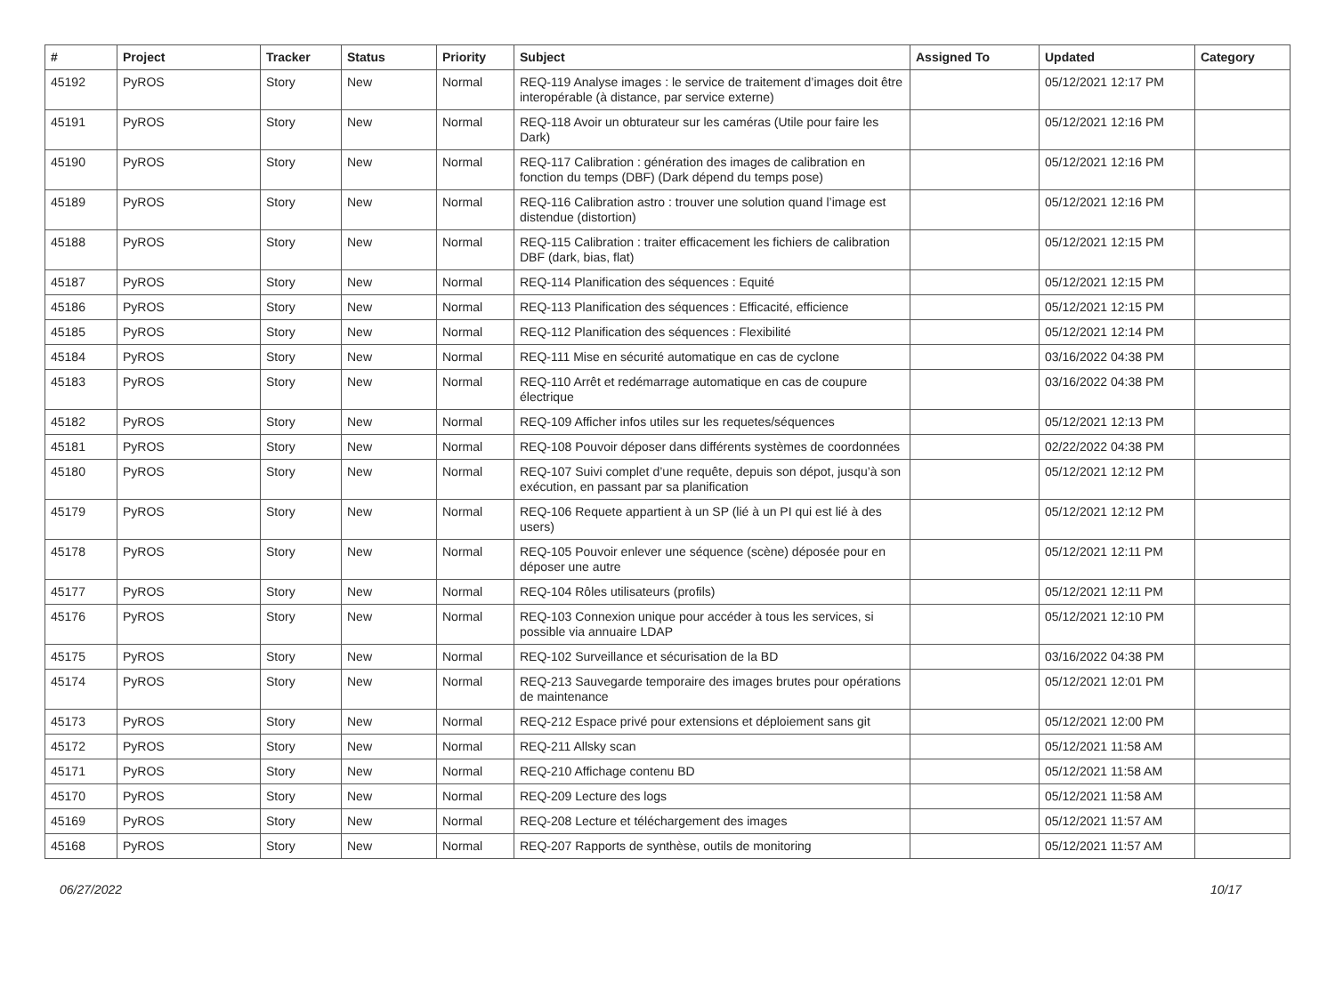| # | Project | Tracker | Status | Priority | Subject | Assigned To | Updated | Category |
| --- | --- | --- | --- | --- | --- | --- | --- | --- |
| 45192 | PyROS | Story | New | Normal | REQ-119 Analyse images : le service de traitement d’images doit être interopérable (à distance, par service externe) | | 05/12/2021 12:17 PM | |
| 45191 | PyROS | Story | New | Normal | REQ-118 Avoir un obturateur sur les caméras (Utile pour faire les Dark) | | 05/12/2021 12:16 PM | |
| 45190 | PyROS | Story | New | Normal | REQ-117 Calibration : génération des images de calibration en fonction du temps (DBF) (Dark dépend du temps pose) | | 05/12/2021 12:16 PM | |
| 45189 | PyROS | Story | New | Normal | REQ-116 Calibration astro : trouver une solution quand l’image est distendue (distortion) | | 05/12/2021 12:16 PM | |
| 45188 | PyROS | Story | New | Normal | REQ-115 Calibration : traiter efficacement les fichiers de calibration DBF (dark, bias, flat) | | 05/12/2021 12:15 PM | |
| 45187 | PyROS | Story | New | Normal | REQ-114 Planification des séquences : Equité | | 05/12/2021 12:15 PM | |
| 45186 | PyROS | Story | New | Normal | REQ-113 Planification des séquences : Efficacité, efficience | | 05/12/2021 12:15 PM | |
| 45185 | PyROS | Story | New | Normal | REQ-112 Planification des séquences : Flexibilité | | 05/12/2021 12:14 PM | |
| 45184 | PyROS | Story | New | Normal | REQ-111 Mise en sécurité automatique en cas de cyclone | | 03/16/2022 04:38 PM | |
| 45183 | PyROS | Story | New | Normal | REQ-110 Arrêt et redémarrage automatique en cas de coupure électrique | | 03/16/2022 04:38 PM | |
| 45182 | PyROS | Story | New | Normal | REQ-109 Afficher infos utiles sur les requetes/séquences | | 05/12/2021 12:13 PM | |
| 45181 | PyROS | Story | New | Normal | REQ-108 Pouvoir déposer dans différents systèmes de coordonnées | | 02/22/2022 04:38 PM | |
| 45180 | PyROS | Story | New | Normal | REQ-107 Suivi complet d’une requête, depuis son dépot, jusqu’à son exécution, en passant par sa planification | | 05/12/2021 12:12 PM | |
| 45179 | PyROS | Story | New | Normal | REQ-106 Requete appartient à un SP (lié à un PI qui est lié à des users) | | 05/12/2021 12:12 PM | |
| 45178 | PyROS | Story | New | Normal | REQ-105 Pouvoir enlever une séquence (scène) déposée pour en déposer une autre | | 05/12/2021 12:11 PM | |
| 45177 | PyROS | Story | New | Normal | REQ-104 Rôles utilisateurs (profils) | | 05/12/2021 12:11 PM | |
| 45176 | PyROS | Story | New | Normal | REQ-103 Connexion unique pour accéder à tous les services, si possible via annuaire LDAP | | 05/12/2021 12:10 PM | |
| 45175 | PyROS | Story | New | Normal | REQ-102 Surveillance et sécurisation de la BD | | 03/16/2022 04:38 PM | |
| 45174 | PyROS | Story | New | Normal | REQ-213 Sauvegarde temporaire des images brutes pour opérations de maintenance | | 05/12/2021 12:01 PM | |
| 45173 | PyROS | Story | New | Normal | REQ-212 Espace privé pour extensions et déploiement sans git | | 05/12/2021 12:00 PM | |
| 45172 | PyROS | Story | New | Normal | REQ-211 Allsky scan | | 05/12/2021 11:58 AM | |
| 45171 | PyROS | Story | New | Normal | REQ-210 Affichage contenu BD | | 05/12/2021 11:58 AM | |
| 45170 | PyROS | Story | New | Normal | REQ-209 Lecture des logs | | 05/12/2021 11:58 AM | |
| 45169 | PyROS | Story | New | Normal | REQ-208 Lecture et téléchargement des images | | 05/12/2021 11:57 AM | |
| 45168 | PyROS | Story | New | Normal | REQ-207 Rapports de synthèse, outils de monitoring | | 05/12/2021 11:57 AM | |
06/27/2022 10/17